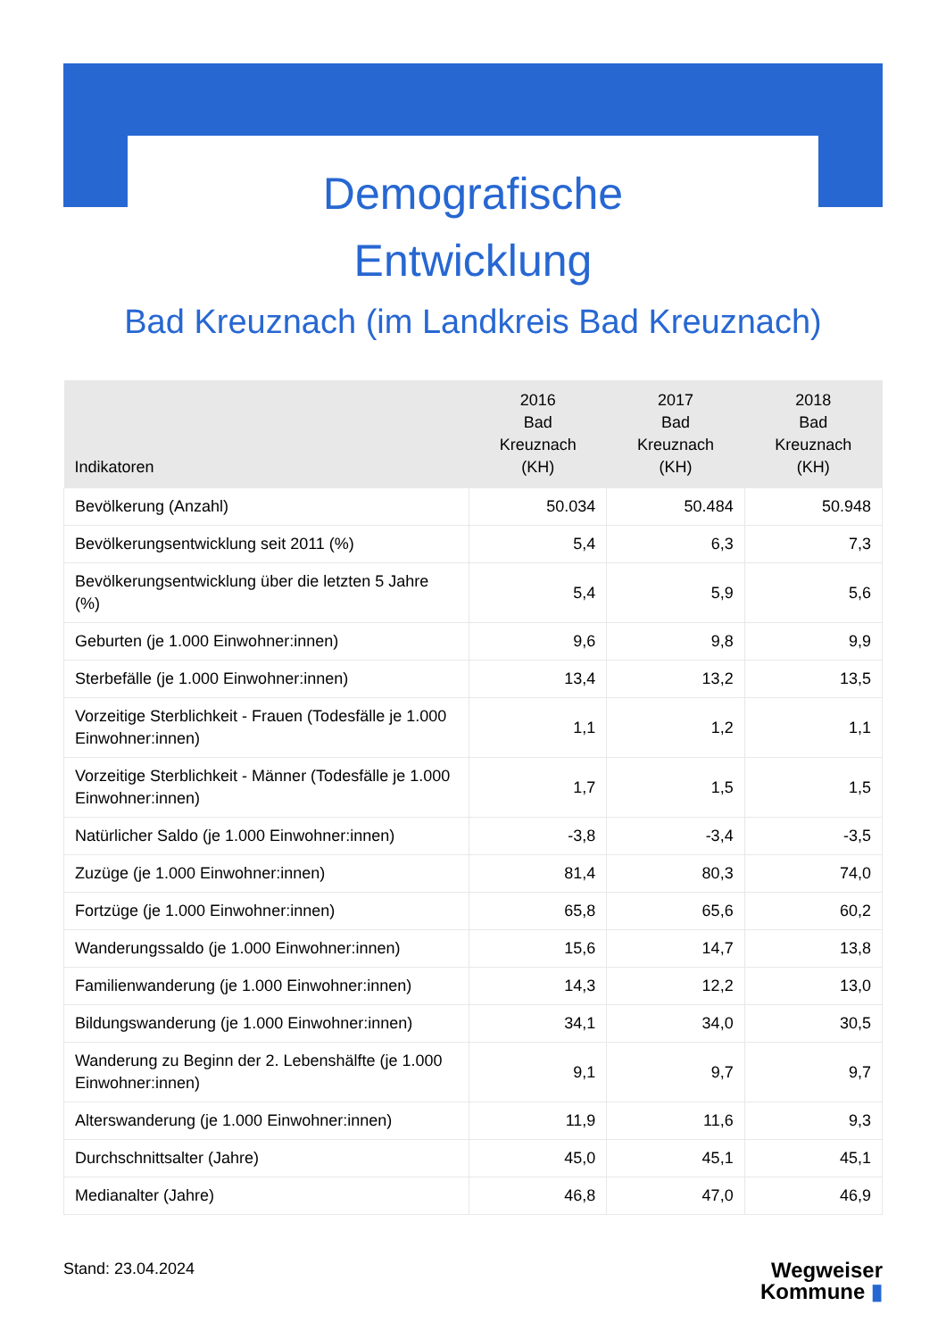Demografische
Entwicklung
Bad Kreuznach (im Landkreis Bad Kreuznach)
| Indikatoren | 2016 Bad Kreuznach (KH) | 2017 Bad Kreuznach (KH) | 2018 Bad Kreuznach (KH) |
| --- | --- | --- | --- |
| Bevölkerung (Anzahl) | 50.034 | 50.484 | 50.948 |
| Bevölkerungsentwicklung seit 2011 (%) | 5,4 | 6,3 | 7,3 |
| Bevölkerungsentwicklung über die letzten 5 Jahre (%) | 5,4 | 5,9 | 5,6 |
| Geburten (je 1.000 Einwohner:innen) | 9,6 | 9,8 | 9,9 |
| Sterbefälle (je 1.000 Einwohner:innen) | 13,4 | 13,2 | 13,5 |
| Vorzeitige Sterblichkeit - Frauen (Todesfälle je 1.000 Einwohner:innen) | 1,1 | 1,2 | 1,1 |
| Vorzeitige Sterblichkeit - Männer (Todesfälle je 1.000 Einwohner:innen) | 1,7 | 1,5 | 1,5 |
| Natürlicher Saldo (je 1.000 Einwohner:innen) | -3,8 | -3,4 | -3,5 |
| Zuzüge (je 1.000 Einwohner:innen) | 81,4 | 80,3 | 74,0 |
| Fortzüge (je 1.000 Einwohner:innen) | 65,8 | 65,6 | 60,2 |
| Wanderungssaldo (je 1.000 Einwohner:innen) | 15,6 | 14,7 | 13,8 |
| Familienwanderung (je 1.000 Einwohner:innen) | 14,3 | 12,2 | 13,0 |
| Bildungswanderung (je 1.000 Einwohner:innen) | 34,1 | 34,0 | 30,5 |
| Wanderung zu Beginn der 2. Lebenshälfte (je 1.000 Einwohner:innen) | 9,1 | 9,7 | 9,7 |
| Alterswanderung (je 1.000 Einwohner:innen) | 11,9 | 11,6 | 9,3 |
| Durchschnittsalter (Jahre) | 45,0 | 45,1 | 45,1 |
| Medianalter (Jahre) | 46,8 | 47,0 | 46,9 |
Stand: 23.04.2024
Wegweiser
Kommune ▮